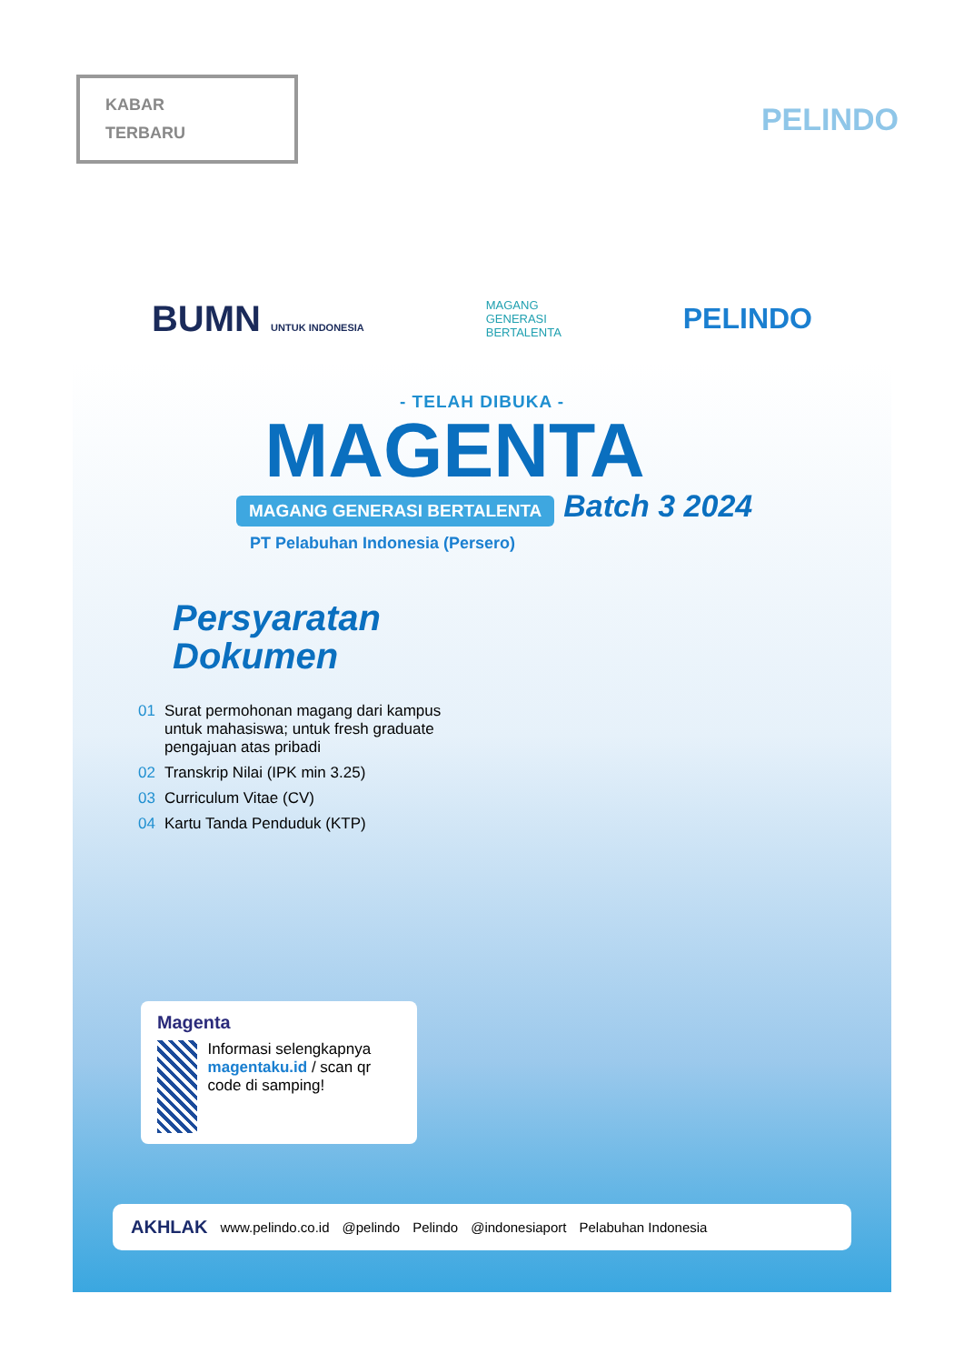KABAR
TERBARU
PELINDO
BUMN UNTUK INDONESIA
MAGANG
GENERASI
BERTALENTA
PELINDO
- TELAH DIBUKA -
MAGENTA
MAGANG GENERASI BERTALENTA Batch 3 2024
PT Pelabuhan Indonesia (Persero)
Persyaratan
Dokumen
01 Surat permohonan magang dari kampus untuk mahasiswa; untuk fresh graduate pengajuan atas pribadi
02 Transkrip Nilai (IPK min 3.25)
03 Curriculum Vitae (CV)
04 Kartu Tanda Penduduk (KTP)
Magenta
Informasi selengkapnya magentaku.id / scan qr code di samping!
AKHLAK www.pelindo.co.id @pelindo Pelindo @indonesiaport Pelabuhan Indonesia